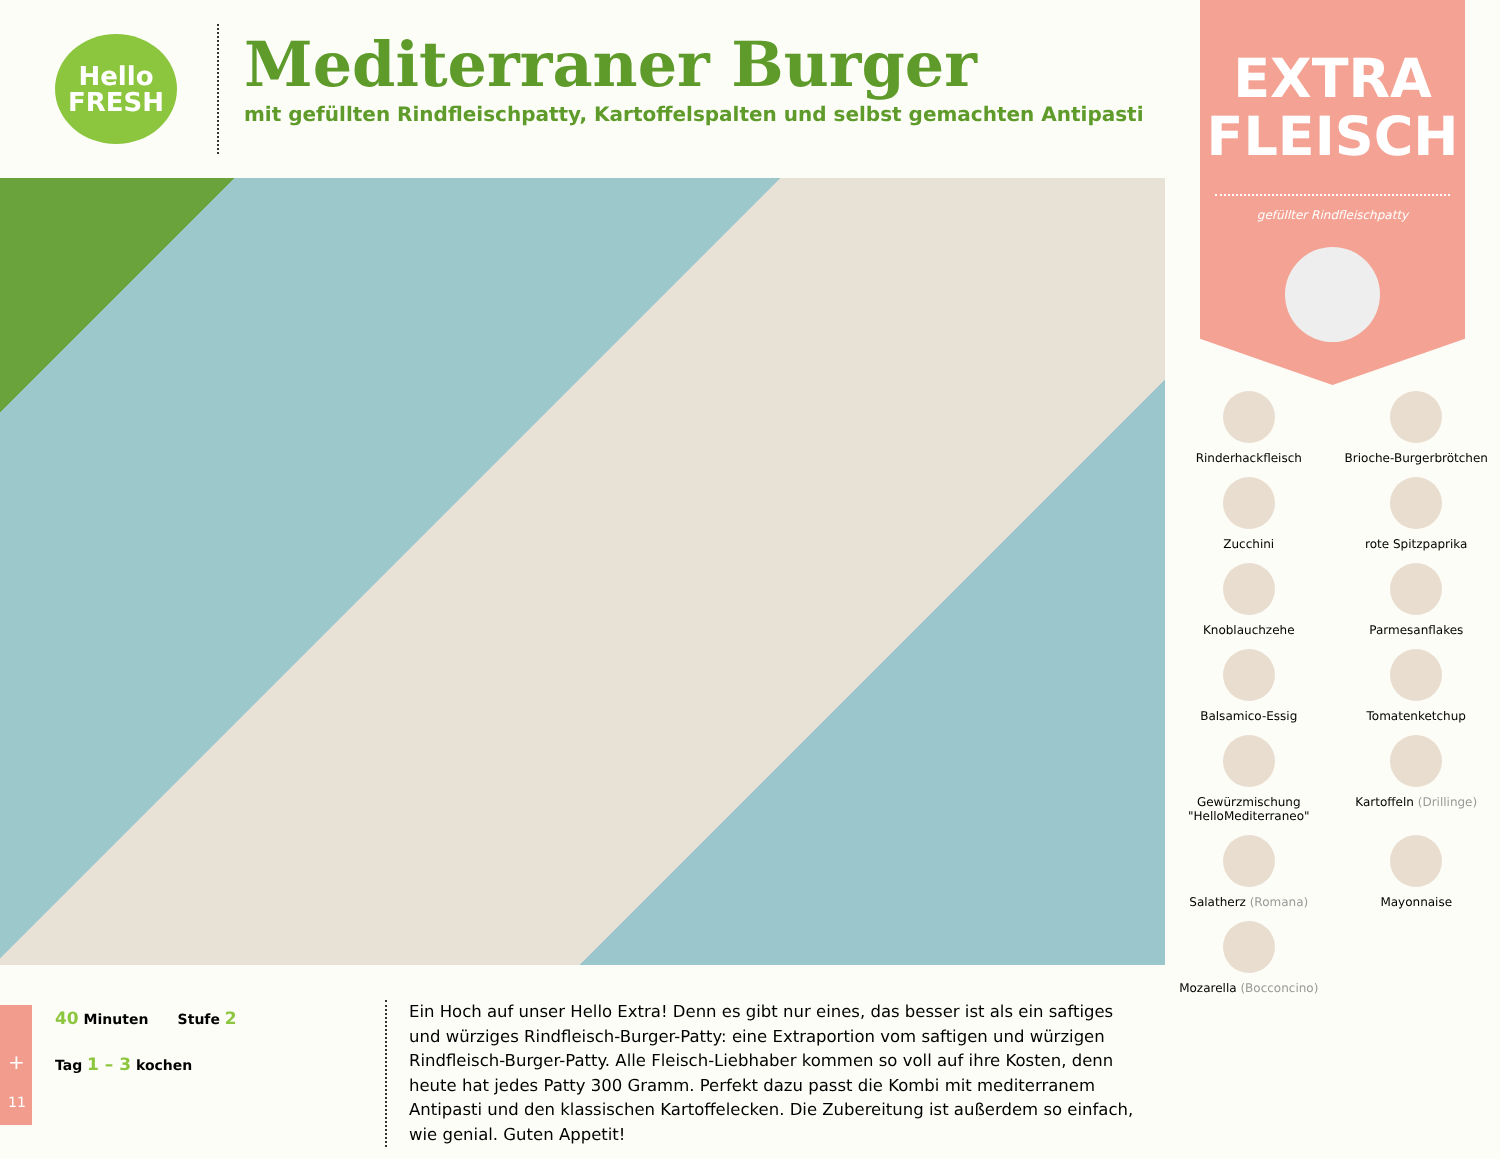Hello
FRESH
Mediterraner Burger
mit gefüllten Rindfleischpatty, Kartoffelspalten und selbst gemachten Antipasti
40 Minuten Stufe 2
Tag 1 – 3 kochen
Ein Hoch auf unser Hello Extra! Denn es gibt nur eines, das besser ist als ein saftiges und würziges Rindfleisch-Burger-Patty: eine Extraportion vom saftigen und würzigen Rindfleisch-Burger-Patty. Alle Fleisch-Liebhaber kommen so voll auf ihre Kosten, denn heute hat jedes Patty 300 Gramm. Perfekt dazu passt die Kombi mit mediterranem Antipasti und den klassischen Kartoffelecken. Die Zubereitung ist außerdem so einfach, wie genial. Guten Appetit!
+
11
EXTRA
FLEISCH
gefüllter Rindfleischpatty
Rinderhackfleisch
Brioche-Burgerbrötchen
Zucchini
rote Spitzpaprika
Knoblauchzehe
Parmesanflakes
Balsamico-Essig
Tomatenketchup
Gewürzmischung
"HelloMediterraneo"
Kartoffeln (Drillinge)
Salatherz (Romana)
Mayonnaise
Mozarella (Bocconcino)